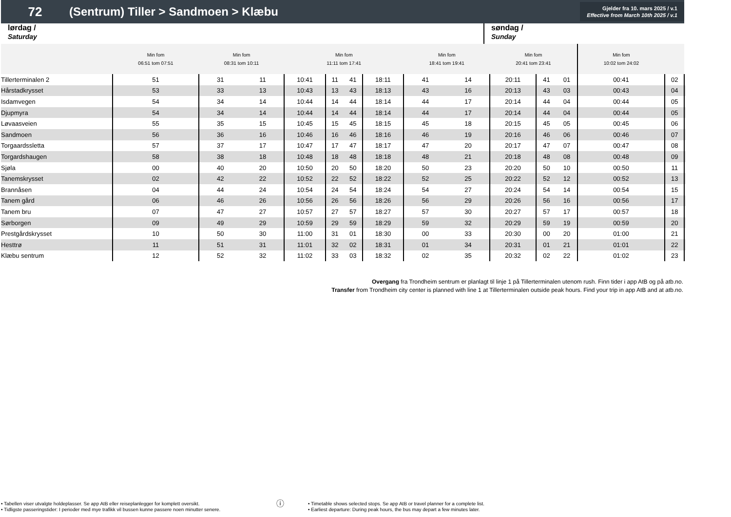72
(Sentrum) Tiller > Sandmoen > Klæbu
Gjelder fra 10. mars 2025 / v.1
Effective from March 10th 2025 / v.1
lørdag /
Saturday
søndag /
Sunday
| | Min fom 06:51 tom 07:51 | Min fom 08:31 tom 10:11 | | Min fom 11:11 tom 17:41 | | | | Min fom 18:41 tom 19:41 | | Min fom 20:41 tom 23:41 | | | Min fom 10:02 tom 24:02 | | |
| --- | --- | --- | --- | --- | --- | --- | --- | --- | --- | --- | --- | --- | --- | --- | --- |
| Tillerterminalen 2 | 51 | 31 | 11 | 10:41 | 11 | 41 | 18:11 | 41 | 14 | 20:11 | 41 | 01 | 00:41 | 02 | |
| Hårstadkrysset | 53 | 33 | 13 | 10:43 | 13 | 43 | 18:13 | 43 | 16 | 20:13 | 43 | 03 | 00:43 | 04 | |
| Isdamvegen | 54 | 34 | 14 | 10:44 | 14 | 44 | 18:14 | 44 | 17 | 20:14 | 44 | 04 | 00:44 | 05 | |
| Djupmyra | 54 | 34 | 14 | 10:44 | 14 | 44 | 18:14 | 44 | 17 | 20:14 | 44 | 04 | 00:44 | 05 | |
| Løvaasveien | 55 | 35 | 15 | 10:45 | 15 | 45 | 18:15 | 45 | 18 | 20:15 | 45 | 05 | 00:45 | 06 | |
| Sandmoen | 56 | 36 | 16 | 10:46 | 16 | 46 | 18:16 | 46 | 19 | 20:16 | 46 | 06 | 00:46 | 07 | |
| Torgaardssletta | 57 | 37 | 17 | 10:47 | 17 | 47 | 18:17 | 47 | 20 | 20:17 | 47 | 07 | 00:47 | 08 | |
| Torgardshaugen | 58 | 38 | 18 | 10:48 | 18 | 48 | 18:18 | 48 | 21 | 20:18 | 48 | 08 | 00:48 | 09 | |
| Sjøla | 00 | 40 | 20 | 10:50 | 20 | 50 | 18:20 | 50 | 23 | 20:20 | 50 | 10 | 00:50 | 11 | |
| Tanemskrysset | 02 | 42 | 22 | 10:52 | 22 | 52 | 18:22 | 52 | 25 | 20:22 | 52 | 12 | 00:52 | 13 | |
| Brannåsen | 04 | 44 | 24 | 10:54 | 24 | 54 | 18:24 | 54 | 27 | 20:24 | 54 | 14 | 00:54 | 15 | |
| Tanem gård | 06 | 46 | 26 | 10:56 | 26 | 56 | 18:26 | 56 | 29 | 20:26 | 56 | 16 | 00:56 | 17 | |
| Tanem bru | 07 | 47 | 27 | 10:57 | 27 | 57 | 18:27 | 57 | 30 | 20:27 | 57 | 17 | 00:57 | 18 | |
| Sørborgen | 09 | 49 | 29 | 10:59 | 29 | 59 | 18:29 | 59 | 32 | 20:29 | 59 | 19 | 00:59 | 20 | |
| Prestgårdskrysset | 10 | 50 | 30 | 11:00 | 31 | 01 | 18:30 | 00 | 33 | 20:30 | 00 | 20 | 01:00 | 21 | |
| Hesttrø | 11 | 51 | 31 | 11:01 | 32 | 02 | 18:31 | 01 | 34 | 20:31 | 01 | 21 | 01:01 | 22 | |
| Klæbu sentrum | 12 | 52 | 32 | 11:02 | 33 | 03 | 18:32 | 02 | 35 | 20:32 | 02 | 22 | 01:02 | 23 | |
Overgang fra Trondheim sentrum er planlagt til linje 1 på Tillerterminalen utenom rush. Finn tider i app AtB og på atb.no.
Transfer from Trondheim city center is planned with line 1 at Tillerterminalen outside peak hours. Find your trip in app AtB and at atb.no.
• Tabellen viser utvalgte holdeplasser. Se app AtB eller reiseplanlegger for komplett oversikt.
• Tidligste passeringstider: I perioder med mye trafikk vil bussen kunne passere noen minutter senere.
ⓘ
• Timetable shows selected stops. Se app AtB or travel planner for a complete list.
• Earliest departure: During peak hours, the bus may depart a few minutes later.